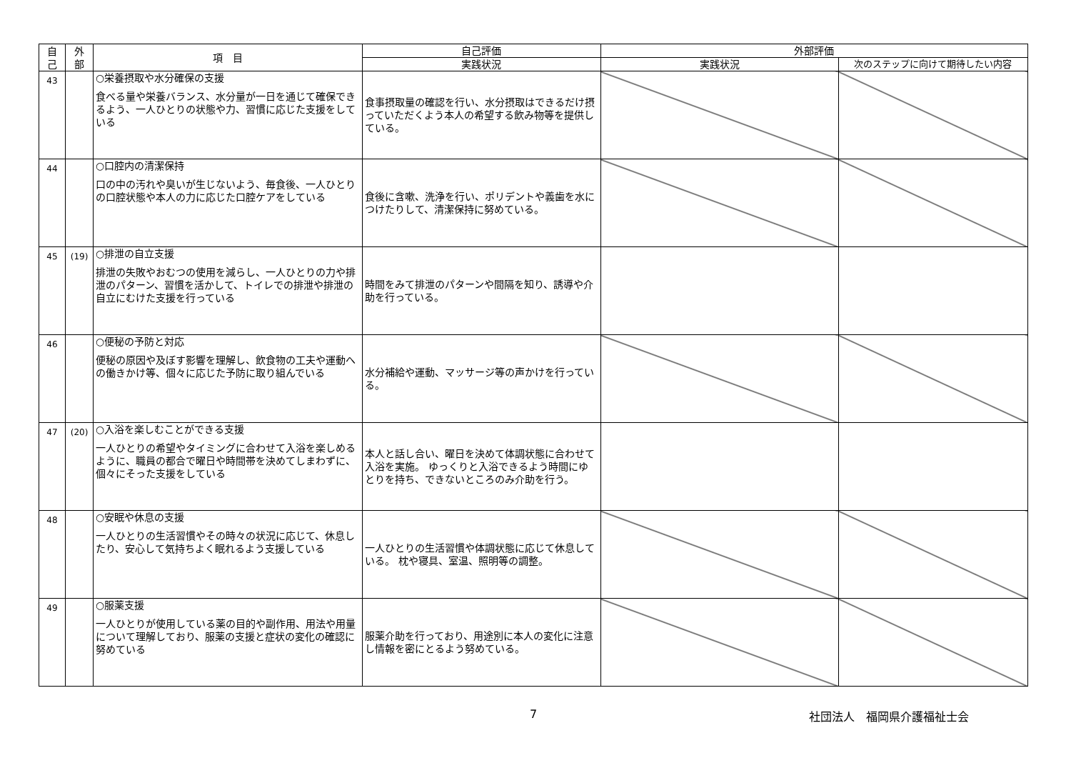| 自 己 | 外 部 | 項 目 | 自己評価 | 外部評価 | |
| --- | --- | --- | --- | --- | --- |
| | | | 実践状況 | 実践状況 | 次のステップに向けて期待したい内容 |
| 43 | | ○栄養摂取や水分確保の支援 食べる量や栄養バランス、水分量が一日を通じて確保できるよう、一人ひとりの状態や力、習慣に応じた支援をしている | 食事摂取量の確認を行い、水分摂取はできるだけ摂っていただくよう本人の希望する飲み物等を提供している。 | | |
| 44 | | ○口腔内の清潔保持 口の中の汚れや臭いが生じないよう、毎食後、一人ひとりの口腔状態や本人の力に応じた口腔ケアをしている | 食後に含嗽、洗浄を行い、ポリデントや義歯を水につけたりして、清潔保持に努めている。 | | |
| 45 | (19) | ○排泄の自立支援 排泄の失敗やおむつの使用を減らし、一人ひとりの力や排泄のパターン、習慣を活かして、トイレでの排泄や排泄の自立にむけた支援を行っている | 時間をみて排泄のパターンや間隔を知り、誘導や介助を行っている。 | | |
| 46 | | ○便秘の予防と対応 便秘の原因や及ぼす影響を理解し、飲食物の工夫や運動への働きかけ等、個々に応じた予防に取り組んでいる | 水分補給や運動、マッサージ等の声かけを行っている。 | | |
| 47 | (20) | ○入浴を楽しむことができる支援 一人ひとりの希望やタイミングに合わせて入浴を楽しめるように、職員の都合で曜日や時間帯を決めてしまわずに、個々にそった支援をしている | 本人と話し合い、曜日を決めて体調状態に合わせて入浴を実施。 ゆっくりと入浴できるよう時間にゆとりを持ち、できないところのみ介助を行う。 | | |
| 48 | | ○安眠や休息の支援 一人ひとりの生活習慣やその時々の状況に応じて、休息したり、安心して気持ちよく眠れるよう支援している | 一人ひとりの生活習慣や体調状態に応じて休息している。 枕や寝具、室温、照明等の調整。 | | |
| 49 | | ○服薬支援 一人ひとりが使用している薬の目的や副作用、用法や用量について理解しており、服薬の支援と症状の変化の確認に努めている | 服薬介助を行っており、用途別に本人の変化に注意し情報を密にとるよう努めている。 | | |
7 社団法人　福岡県介護福祉士会